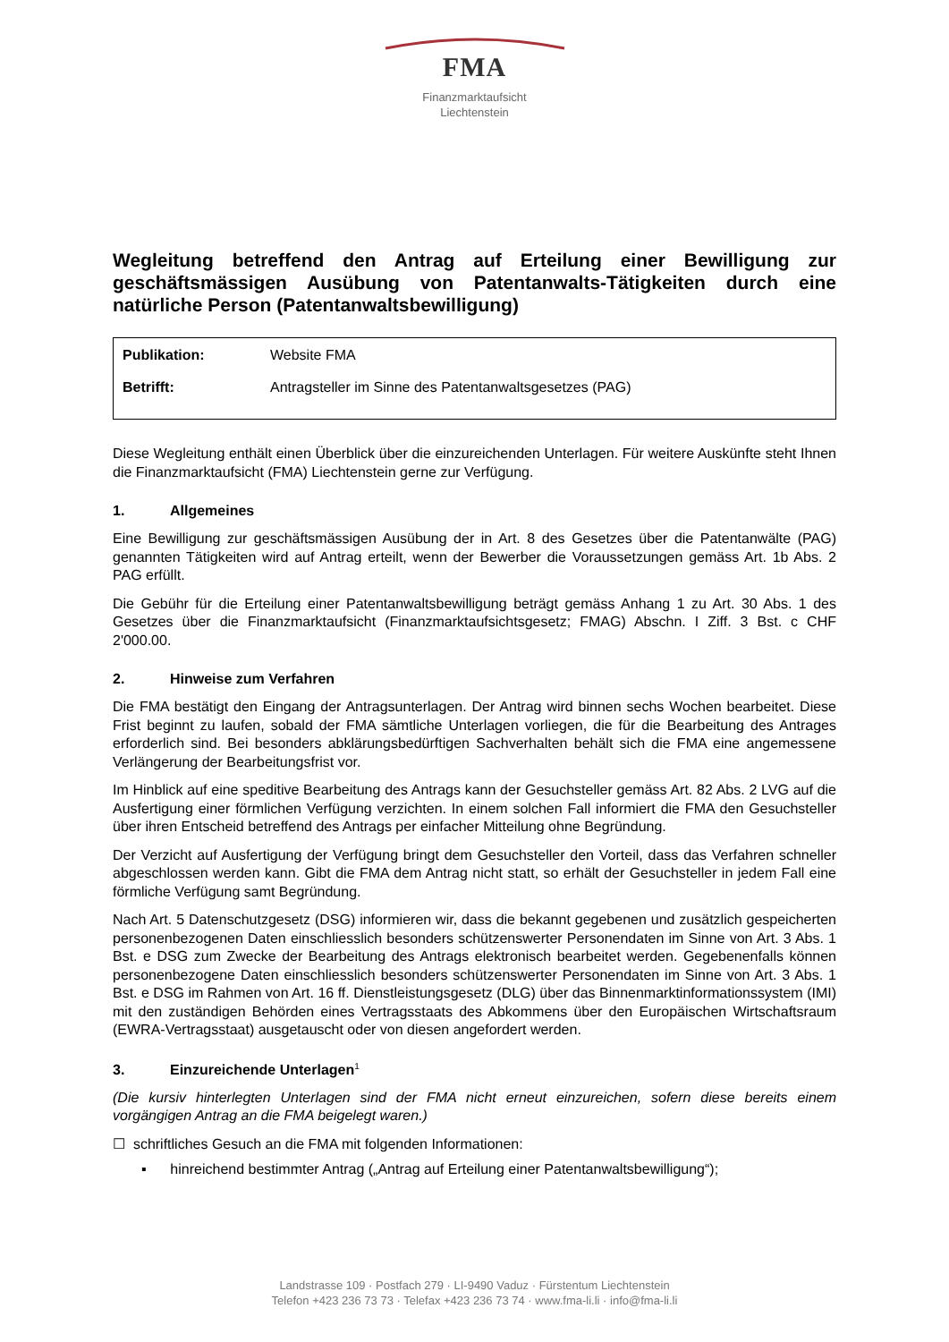FMA
Finanzmarktaufsicht
Liechtenstein
Wegleitung betreffend den Antrag auf Erteilung einer Bewilligung zur geschäftsmässigen Ausübung von Patentanwalts-Tätigkeiten durch eine natürliche Person (Patentanwaltsbewilligung)
| Publikation: | Website FMA |
| Betrifft: | Antragsteller im Sinne des Patentanwaltsgesetzes (PAG) |
Diese Wegleitung enthält einen Überblick über die einzureichenden Unterlagen. Für weitere Auskünfte steht Ihnen die Finanzmarktaufsicht (FMA) Liechtenstein gerne zur Verfügung.
1. Allgemeines
Eine Bewilligung zur geschäftsmässigen Ausübung der in Art. 8 des Gesetzes über die Patentanwälte (PAG) genannten Tätigkeiten wird auf Antrag erteilt, wenn der Bewerber die Voraussetzungen gemäss Art. 1b Abs. 2 PAG erfüllt.
Die Gebühr für die Erteilung einer Patentanwaltsbewilligung beträgt gemäss Anhang 1 zu Art. 30 Abs. 1 des Gesetzes über die Finanzmarktaufsicht (Finanzmarktaufsichtsgesetz; FMAG) Abschn. I Ziff. 3 Bst. c CHF 2'000.00.
2. Hinweise zum Verfahren
Die FMA bestätigt den Eingang der Antragsunterlagen. Der Antrag wird binnen sechs Wochen bearbeitet. Diese Frist beginnt zu laufen, sobald der FMA sämtliche Unterlagen vorliegen, die für die Bearbeitung des Antrages erforderlich sind. Bei besonders abklärungsbedürftigen Sachverhalten behält sich die FMA eine angemessene Verlängerung der Bearbeitungsfrist vor.
Im Hinblick auf eine speditive Bearbeitung des Antrags kann der Gesuchsteller gemäss Art. 82 Abs. 2 LVG auf die Ausfertigung einer förmlichen Verfügung verzichten. In einem solchen Fall informiert die FMA den Gesuchsteller über ihren Entscheid betreffend des Antrags per einfacher Mitteilung ohne Begründung.
Der Verzicht auf Ausfertigung der Verfügung bringt dem Gesuchsteller den Vorteil, dass das Verfahren schneller abgeschlossen werden kann. Gibt die FMA dem Antrag nicht statt, so erhält der Gesuchsteller in jedem Fall eine förmliche Verfügung samt Begründung.
Nach Art. 5 Datenschutzgesetz (DSG) informieren wir, dass die bekannt gegebenen und zusätzlich gespeicherten personenbezogenen Daten einschliesslich besonders schützenswerter Personendaten im Sinne von Art. 3 Abs. 1 Bst. e DSG zum Zwecke der Bearbeitung des Antrags elektronisch bearbeitet werden. Gegebenenfalls können personenbezogene Daten einschliesslich besonders schützenswerter Personendaten im Sinne von Art. 3 Abs. 1 Bst. e DSG im Rahmen von Art. 16 ff. Dienstleistungsgesetz (DLG) über das Binnenmarktinformationssystem (IMI) mit den zuständigen Behörden eines Vertragsstaats des Abkommens über den Europäischen Wirtschaftsraum (EWRA-Vertragsstaat) ausgetauscht oder von diesen angefordert werden.
3. Einzureichende Unterlagen<sup>1</sup>
(Die kursiv hinterlegten Unterlagen sind der FMA nicht erneut einzureichen, sofern diese bereits einem vorgängigen Antrag an die FMA beigelegt waren.)
☐ schriftliches Gesuch an die FMA mit folgenden Informationen:
▪ hinreichend bestimmter Antrag („Antrag auf Erteilung einer Patentanwaltsbewilligung“);
Landstrasse 109 · Postfach 279 · LI-9490 Vaduz · Fürstentum Liechtenstein
Telefon +423 236 73 73 · Telefax +423 236 73 74 · www.fma-li.li · info@fma-li.li